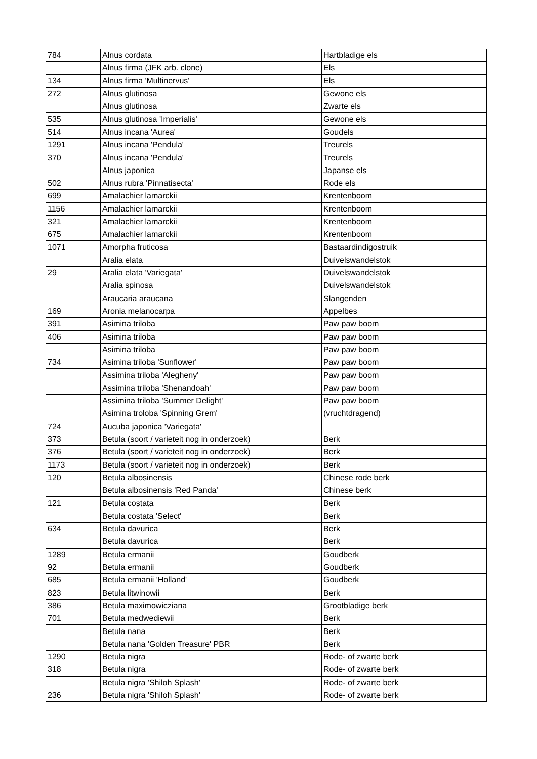| 784 | Alnus cordata | Hartbladige els |
| | Alnus firma (JFK arb. clone) | Els |
| 134 | Alnus firma 'Multinervus' | Els |
| 272 | Alnus glutinosa | Gewone els |
| | Alnus glutinosa | Zwarte els |
| 535 | Alnus glutinosa 'Imperialis' | Gewone els |
| 514 | Alnus incana 'Aurea' | Goudels |
| 1291 | Alnus incana 'Pendula' | Treurels |
| 370 | Alnus incana 'Pendula' | Treurels |
| | Alnus japonica | Japanse els |
| 502 | Alnus rubra 'Pinnatisecta' | Rode els |
| 699 | Amalachier lamarckii | Krentenboom |
| 1156 | Amalachier lamarckii | Krentenboom |
| 321 | Amalachier lamarckii | Krentenboom |
| 675 | Amalachier lamarckii | Krentenboom |
| 1071 | Amorpha fruticosa | Bastaardindigostruik |
| | Aralia elata | Duivelswandelstok |
| 29 | Aralia elata 'Variegata' | Duivelswandelstok |
| | Aralia spinosa | Duivelswandelstok |
| | Araucaria araucana | Slangenden |
| 169 | Aronia melanocarpa | Appelbes |
| 391 | Asimina triloba | Paw paw boom |
| 406 | Asimina triloba | Paw paw boom |
| | Asimina triloba | Paw paw boom |
| 734 | Asimina triloba 'Sunflower' | Paw paw boom |
| | Assimina triloba 'Alegheny' | Paw paw boom |
| | Assimina triloba 'Shenandoah' | Paw paw boom |
| | Assimina triloba 'Summer Delight' | Paw paw boom |
| | Asimina troloba 'Spinning Grem' | (vruchtdragend) |
| 724 | Aucuba japonica 'Variegata' | |
| 373 | Betula (soort / varieteit nog in onderzoek) | Berk |
| 376 | Betula (soort / varieteit nog in onderzoek) | Berk |
| 1173 | Betula (soort / varieteit nog in onderzoek) | Berk |
| 120 | Betula albosinensis | Chinese rode berk |
| | Betula albosinensis 'Red Panda' | Chinese berk |
| 121 | Betula costata | Berk |
| | Betula costata 'Select' | Berk |
| 634 | Betula davurica | Berk |
| | Betula davurica | Berk |
| 1289 | Betula ermanii | Goudberk |
| 92 | Betula ermanii | Goudberk |
| 685 | Betula ermanii 'Holland' | Goudberk |
| 823 | Betula litwinowii | Berk |
| 386 | Betula maximowicziana | Grootbladige berk |
| 701 | Betula medwediewii | Berk |
| | Betula nana | Berk |
| | Betula nana 'Golden Treasure' PBR | Berk |
| 1290 | Betula nigra | Rode- of zwarte berk |
| 318 | Betula nigra | Rode- of zwarte berk |
| | Betula nigra 'Shiloh Splash' | Rode- of zwarte berk |
| 236 | Betula nigra 'Shiloh Splash' | Rode- of zwarte berk |